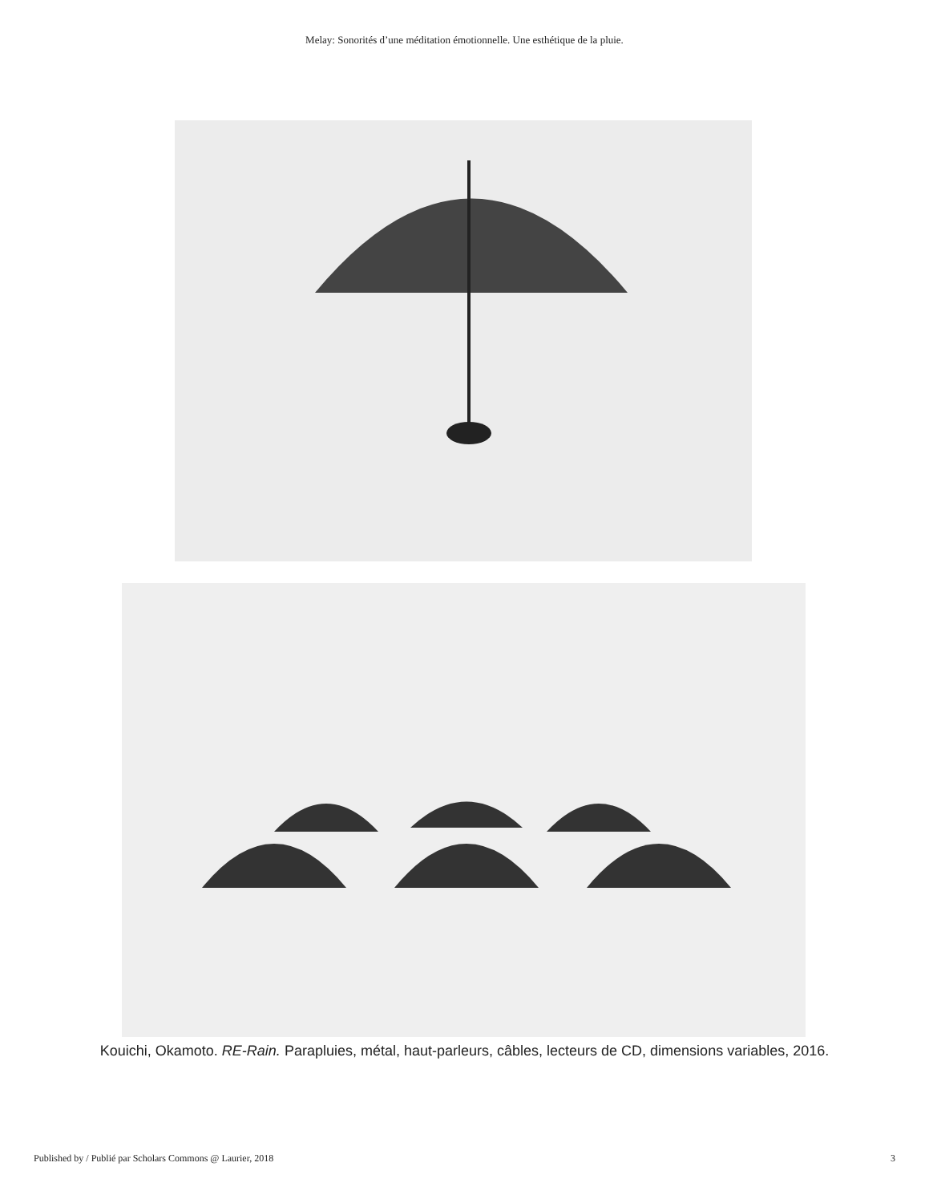Melay: Sonorités d’une méditation émotionnelle. Une esthétique de la pluie.
Kouichi, Okamoto. RE-Rain. Parapluies, métal, haut-parleurs, câbles, lecteurs de CD, dimensions variables, 2016.
Published by / Publié par Scholars Commons @ Laurier, 2018 3